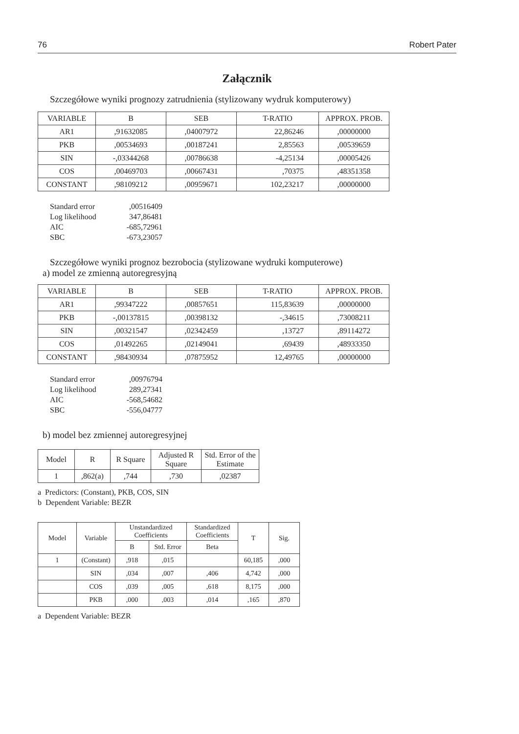76 Robert Pater
Załącznik
Szczegółowe wyniki prognozy zatrudnienia (stylizowany wydruk komputerowy)
| VARIABLE | B | SEB | T-RATIO | APPROX. PROB. |
| --- | --- | --- | --- | --- |
| AR1 | ,91632085 | ,04007972 | 22,86246 | ,00000000 |
| PKB | ,00534693 | ,00187241 | 2,85563 | ,00539659 |
| SIN | -,03344268 | ,00786638 | -4,25134 | ,00005426 |
| COS | ,00469703 | ,00667431 | ,70375 | ,48351358 |
| CONSTANT | ,98109212 | ,00959671 | 102,23217 | ,00000000 |
Standard error,00516409
Log likelihood 347,86481
AIC -685,72961
SBC -673,23057
Szczegółowe wyniki prognoz bezrobocia (stylizowane wydruki komputerowe)
a) model ze zmienną autoregresyjną
| VARIABLE | B | SEB | T-RATIO | APPROX. PROB. |
| --- | --- | --- | --- | --- |
| AR1 | ,99347222 | ,00857651 | 115,83639 | ,00000000 |
| PKB | -,00137815 | ,00398132 | -,34615 | ,73008211 |
| SIN | ,00321547 | ,02342459 | ,13727 | ,89114272 |
| COS | ,01492265 | ,02149041 | ,69439 | ,48933350 |
| CONSTANT | ,98430934 | ,07875952 | 12,49765 | ,00000000 |
Standard error,00976794
Log likelihood 289,27341
AIC -568,54682
SBC -556,04777
b) model bez zmiennej autoregresyjnej
| Model | R | R Square | Adjusted R Square | Std. Error of the Estimate |
| --- | --- | --- | --- | --- |
| 1 | ,862(a) | ,744 | ,730 | ,02387 |
a Predictors: (Constant), PKB, COS, SIN
b Dependent Variable: BEZR
| Model | Variable | Unstandardized Coefficients | | Standardized Coefficients | T | Sig. |
| --- | --- | --- | --- | --- | --- | --- |
| | | B | Std. Error | Beta | | |
| 1 | (Constant) | ,918 | ,015 | | 60,185 | ,000 |
| | SIN | ,034 | ,007 | ,406 | 4,742 | ,000 |
| | COS | ,039 | ,005 | ,618 | 8,175 | ,000 |
| | PKB | ,000 | ,003 | ,014 | ,165 | ,870 |
a Dependent Variable: BEZR